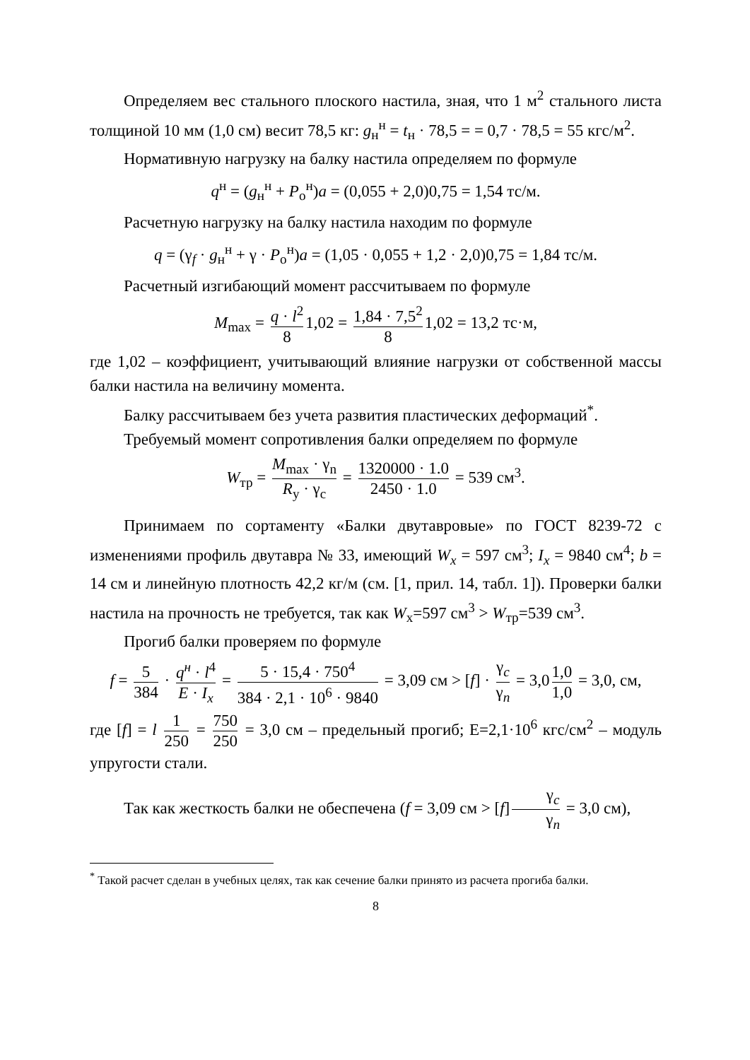Определяем вес стального плоского настила, зная, что 1 м<sup>2</sup> стального листа толщиной 10 мм (1,0 см) весит 78,5 кг: g<sub>н</sub><sup>н</sup> = t<sub>н</sub> · 78,5 = = 0,7 · 78,5 = 55 кгс/м<sup>2</sup>.
Нормативную нагрузку на балку настила определяем по формуле
q<sup>н</sup> = (g<sub>н</sub><sup>н</sup> + P<sub>о</sub><sup>н</sup>)a = (0,055 + 2,0)0,75 = 1,54 тс/м.
Расчетную нагрузку на балку настила находим по формуле
q = (γ<sub>f</sub> · g<sub>н</sub><sup>н</sup> + γ · P<sub>о</sub><sup>н</sup>)a = (1,05 · 0,055 + 1,2 · 2,0)0,75 = 1,84 тс/м.
Расчетный изгибающий момент рассчитываем по формуле
M<sub>max</sub> = q · l<sup>2</sup> 8 1,02 = 1,84 · 7,5<sup>2</sup> 8 1,02 = 13,2 тс·м,
где 1,02 – коэффициент, учитывающий влияние нагрузки от собственной массы балки настила на величину момента.
Балку рассчитываем без учета развития пластических деформаций<sup>*</sup>.
Требуемый момент сопротивления балки определяем по формуле
W<sub>тр</sub> = M<sub>max</sub> · γ<sub>n</sub> R<sub>y</sub> · γ<sub>c</sub> = 1320000 · 1.0 2450 · 1.0 = 539 см<sup>3</sup>.
Принимаем по сортаменту «Балки двутавровые» по ГОСТ 8239-72 с изменениями профиль двутавра № 33, имеющий W<sub>x</sub> = 597 см<sup>3</sup>; I<sub>x</sub> = 9840 см<sup>4</sup>; b = 14 см и линейную плотность 42,2 кг/м (см. [1, прил. 14, табл. 1]). Проверки балки настила на прочность не требуется, так как W<sub>x</sub>=597 см<sup>3</sup> > W<sub>тр</sub>=539 см<sup>3</sup>.
Прогиб балки проверяем по формуле
f = 5 384 · q<sup>н</sup> · l<sup>4</sup> E · I<sub>x</sub> = 5 · 15,4 · 750<sup>4</sup> 384 · 2,1 · 10<sup>6</sup> · 9840 = 3,09 см > [f] · γ<sub>c</sub> γ<sub>n</sub> = 3,0 1,0 1,0 = 3,0, см,
где [f] = l 1 250 = 750 250 = 3,0 см – предельный прогиб; Е=2,1·10<sup>6</sup> кгс/см<sup>2</sup> – модуль упругости стали.
Так как жесткость балки не обеспечена (f = 3,09 см > [f] γ<sub>c</sub> γ<sub>n</sub> = 3,0 см),
<sup>*</sup> Такой расчет сделан в учебных целях, так как сечение балки принято из расчета прогиба балки.
8